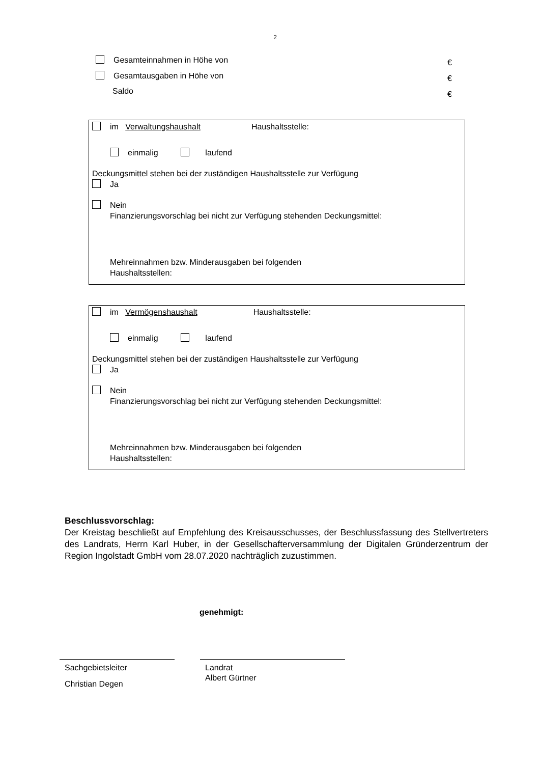2
Gesamteinnahmen in Höhe von €
Gesamtausgaben in Höhe von €
Saldo €
im Verwaltungshaushalt Haushaltsstelle:
einmalig laufend
Deckungsmittel stehen bei der zuständigen Haushaltsstelle zur Verfügung
Ja
Nein
Finanzierungsvorschlag bei nicht zur Verfügung stehenden Deckungsmittel:
Mehreinnahmen bzw. Minderausgaben bei folgenden
Haushaltsstellen:
im Vermögenshaushalt Haushaltsstelle:
einmalig laufend
Deckungsmittel stehen bei der zuständigen Haushaltsstelle zur Verfügung
Ja
Nein
Finanzierungsvorschlag bei nicht zur Verfügung stehenden Deckungsmittel:
Mehreinnahmen bzw. Minderausgaben bei folgenden
Haushaltsstellen:
Beschlussvorschlag:
Der Kreistag beschließt auf Empfehlung des Kreisausschusses, der Beschlussfassung des Stellvertreters des Landrats, Herrn Karl Huber, in der Gesellschafterversammlung der Digitalen Gründerzentrum der Region Ingolstadt GmbH vom 28.07.2020 nachträglich zuzustimmen.
genehmigt:
Sachgebietsleiter
Christian Degen
Landrat
Albert Gürtner